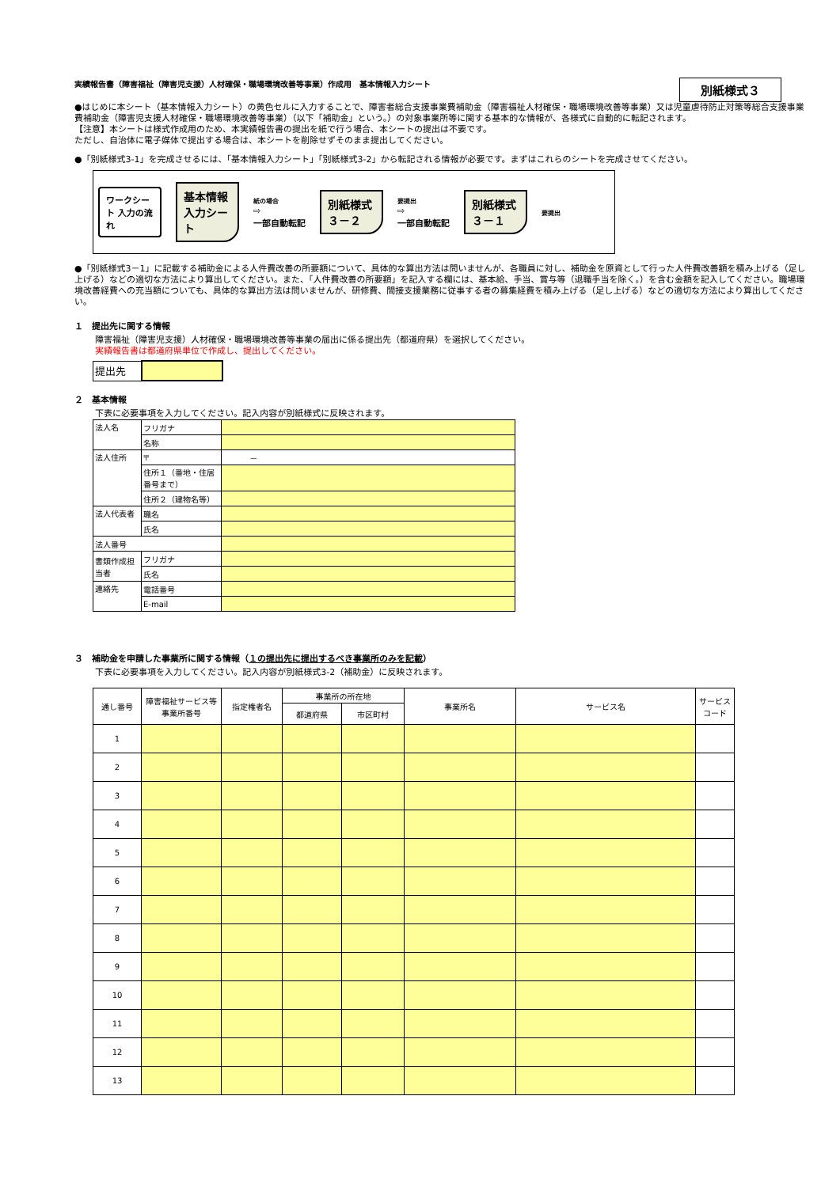実績報告書（障害福祉（障害児支援）人材確保・職場環境改善等事業）作成用　基本情報入力シート 別紙様式３
●はじめに本シート（基本情報入力シート）の黄色セルに入力することで、障害者総合支援事業費補助金（障害福祉人材確保・職場環境改善等事業）又は児童虐待防止対策等総合支援事業費補助金（障害児支援人材確保・職場環境改善等事業）（以下「補助金」という。）の対象事業所等に関する基本的な情報が、各様式に自動的に転記されます。
【注意】本シートは様式作成用のため、本実績報告書の提出を紙で行う場合、本シートの提出は不要です。
ただし、自治体に電子媒体で提出する場合は、本シートを削除せずそのまま提出してください。
●「別紙様式3-1」を完成させるには、「基本情報入力シート」「別紙様式3-2」から転記される情報が必要です。まずはこれらのシートを完成させてください。
ワークシート 入力の流れ
基本情報 入力シート
紙の場合
⇨
一部自動転記
別紙様式 ３－２
要提出
⇨
一部自動転記
別紙様式 ３－１
要提出
●「別紙様式3－1」に記載する補助金による人件費改善の所要額について、具体的な算出方法は問いませんが、各職員に対し、補助金を原資として行った人件費改善額を積み上げる（足し上げる）などの適切な方法により算出してください。また、「人件費改善の所要額」を記入する欄には、基本給、手当、賞与等（退職手当を除く。）を含む金額を記入してください。職場環境改善経費への充当額についても、具体的な算出方法は問いませんが、研修費、間接支援業務に従事する者の募集経費を積み上げる（足し上げる）などの適切な方法により算出してください。
１　提出先に関する情報
障害福祉（障害児支援）人材確保・職場環境改善等事業の届出に係る提出先（都道府県）を選択してください。
実績報告書は都道府県単位で作成し、提出してください。
| 提出先 | |
２　基本情報
下表に必要事項を入力してください。記入内容が別紙様式に反映されます。
| 法人名 | フリガナ | |
| | 名称 | |
| 法人住所 | 〒 | － |
| | 住所１（番地・住居番号まで） | |
| | 住所２（建物名等） | |
| 法人代表者 | 職名 | |
| | 氏名 | |
| 法人番号 | | |
| 書類作成担当者 | フリガナ | |
| | 氏名 | |
| 連絡先 | 電話番号 | |
| | E-mail | |
３　補助金を申請した事業所に関する情報（１の提出先に提出するべき事業所のみを記載）
下表に必要事項を入力してください。記入内容が別紙様式3-2（補助金）に反映されます。
| 通し番号 | 障害福祉サービス等 事業所番号 | 指定権者名 | 事業所の所在地 | | 事業所名 | サービス名 | サービスコード |
| --- | --- | --- | --- | --- | --- | --- | --- |
| | | | 都道府県 | 市区町村 | | | |
| 1 | | | | | | | |
| 2 | | | | | | | |
| 3 | | | | | | | |
| 4 | | | | | | | |
| 5 | | | | | | | |
| 6 | | | | | | | |
| 7 | | | | | | | |
| 8 | | | | | | | |
| 9 | | | | | | | |
| 10 | | | | | | | |
| 11 | | | | | | | |
| 12 | | | | | | | |
| 13 | | | | | | | |